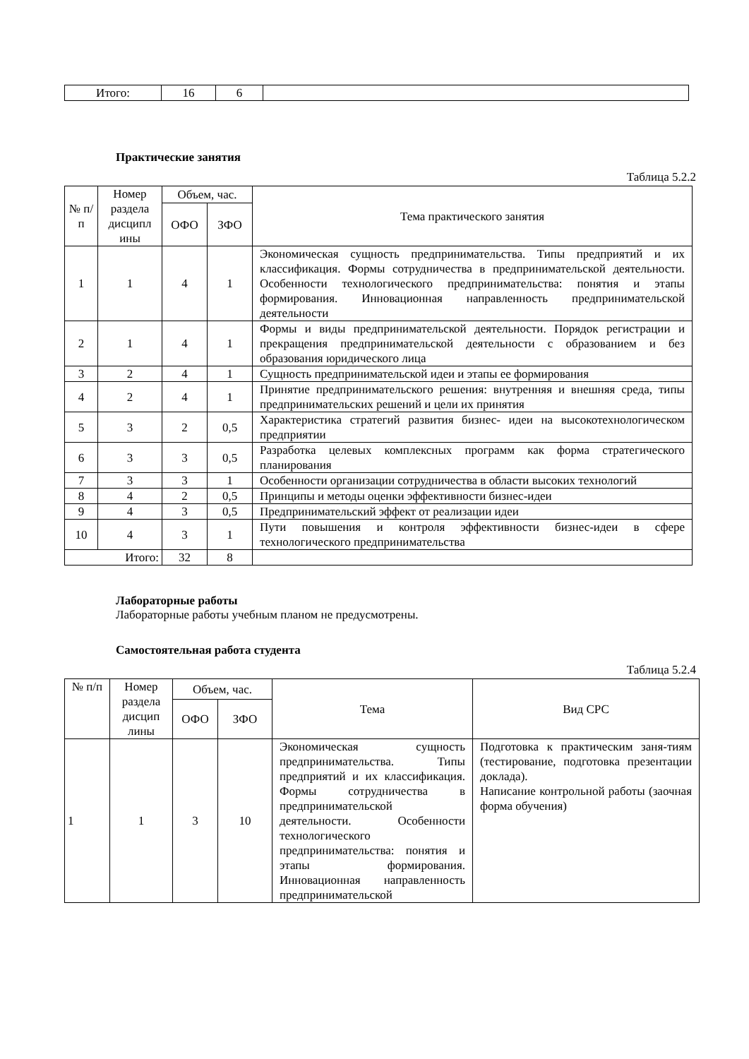| Итого: | 16 | 6 | |
Практические занятия
Таблица 5.2.2
| № п/ п | Номер раздела дисципл ины | Объем, час. | | Тема практического занятия |
| --- | --- | --- | --- | --- |
| | | ОФО | ЗФО | |
| 1 | 1 | 4 | 1 | Экономическая сущность предпринимательства. Типы предприятий и их классификация. Формы сотрудничества в предпринимательской деятельности. Особенности технологического предпринимательства: понятия и этапы формирования. Инновационная направленность предпринимательской деятельности |
| 2 | 1 | 4 | 1 | Формы и виды предпринимательской деятельности. Порядок регистрации и прекращения предпринимательской деятельности с образованием и без образования юридического лица |
| 3 | 2 | 4 | 1 | Сущность предпринимательской идеи и этапы ее формирования |
| 4 | 2 | 4 | 1 | Принятие предпринимательского решения: внутренняя и внешняя среда, типы предпринимательских решений и цели их принятия |
| 5 | 3 | 2 | 0,5 | Характеристика стратегий развития бизнес- идеи на высокотехнологическом предприятии |
| 6 | 3 | 3 | 0,5 | Разработка целевых комплексных программ как форма стратегического планирования |
| 7 | 3 | 3 | 1 | Особенности организации сотрудничества в области высоких технологий |
| 8 | 4 | 2 | 0,5 | Принципы и методы оценки эффективности бизнес-идеи |
| 9 | 4 | 3 | 0,5 | Предпринимательский эффект от реализации идеи |
| 10 | 4 | 3 | 1 | Пути повышения и контроля эффективности бизнес-идеи в сфере технологического предпринимательства |
| Итого: | | 32 | 8 | |
Лабораторные работы
Лабораторные работы учебным планом не предусмотрены.
Самостоятельная работа студента
Таблица 5.2.4
| № п/п | Номер раздела дисцип лины | Объем, час. | | Тема | Вид СРС |
| --- | --- | --- | --- | --- | --- |
| | | ОФО | ЗФО | | |
| 1 | 1 | 3 | 10 | Экономическая сущность предпринимательства. Типы предприятий и их классификация. Формы сотрудничества в предпринимательской деятельности. Особенности технологического предпринимательства: понятия и этапы формирования. Инновационная направленность предпринимательской | Подготовка к практическим заня-тиям (тестирование, подготовка презентации доклада). Написание контрольной работы (заочная форма обучения) |